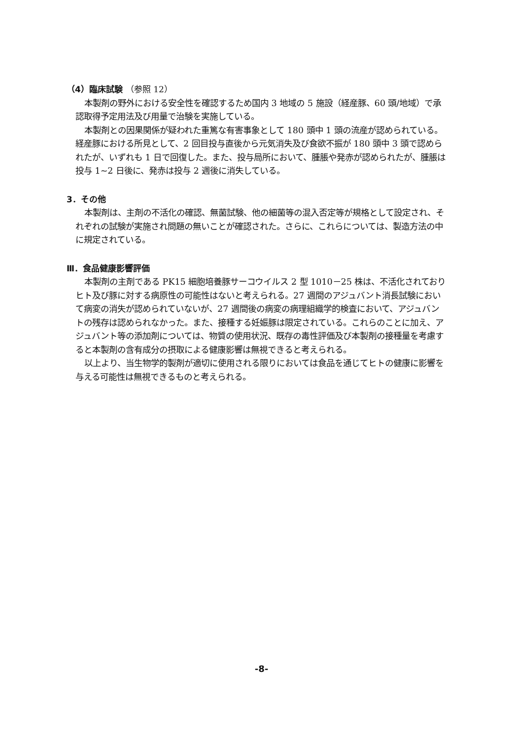（4）臨床試験 （参照 12）
本製剤の野外における安全性を確認するため国内 3 地域の 5 施設（経産豚、60 頭/地域）で承認取得予定用法及び用量で治験を実施している。
本製剤との因果関係が疑われた重篤な有害事象として 180 頭中 1 頭の流産が認められている。経産豚における所見として、2 回目投与直後から元気消失及び食欲不振が 180 頭中 3 頭で認められたが、いずれも 1 日で回復した。また、投与局所において、腫脹や発赤が認められたが、腫脹は投与 1~2 日後に、発赤は投与 2 週後に消失している。
3．その他
本製剤は、主剤の不活化の確認、無菌試験、他の細菌等の混入否定等が規格として設定され、それぞれの試験が実施され問題の無いことが確認された。さらに、これらについては、製造方法の中に規定されている。
Ⅲ．食品健康影響評価
本製剤の主剤である PK15 細胞培養豚サーコウイルス 2 型 1010－25 株は、不活化されておりヒト及び豚に対する病原性の可能性はないと考えられる。27 週間のアジュバント消長試験において病変の消失が認められていないが、27 週間後の病変の病理組織学的検査において、アジュバントの残存は認められなかった。また、接種する妊娠豚は限定されている。これらのことに加え、アジュバント等の添加剤については、物質の使用状況、既存の毒性評価及び本製剤の接種量を考慮すると本製剤の含有成分の摂取による健康影響は無視できると考えられる。
以上より、当生物学的製剤が適切に使用される限りにおいては食品を通じてヒトの健康に影響を与える可能性は無視できるものと考えられる。
-8-